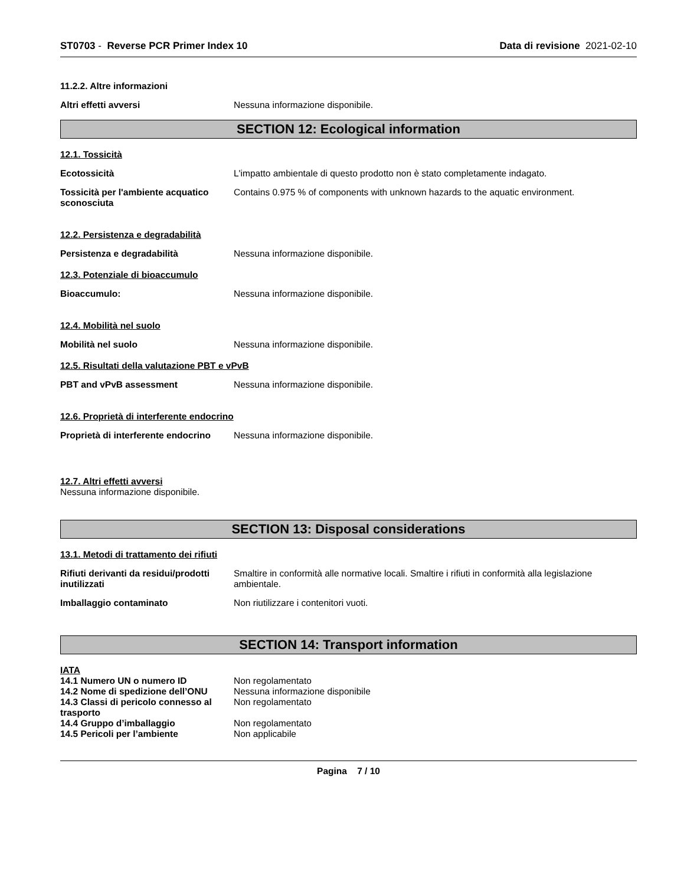ST0703 - Reverse PCR Primer Index 10
Data di revisione 2021-02-10
11.2.2. Altre informazioni
Altri effetti avversi Nessuna informazione disponibile.
SECTION 12: Ecological information
12.1. Tossicità
Ecotossicità L'impatto ambientale di questo prodotto non è stato completamente indagato.
Tossicità per l'ambiente acquatico sconosciuta
Contains 0.975 % of components with unknown hazards to the aquatic environment.
12.2. Persistenza e degradabilità
Persistenza e degradabilità Nessuna informazione disponibile.
12.3. Potenziale di bioaccumulo
Bioaccumulo: Nessuna informazione disponibile.
12.4. Mobilità nel suolo
Mobilità nel suolo Nessuna informazione disponibile.
12.5. Risultati della valutazione PBT e vPvB
PBT and vPvB assessment Nessuna informazione disponibile.
12.6. Proprietà di interferente endocrino
Proprietà di interferente endocrino
Nessuna informazione disponibile.
12.7. Altri effetti avversi
Nessuna informazione disponibile.
SECTION 13: Disposal considerations
13.1. Metodi di trattamento dei rifiuti
Rifiuti derivanti da residui/prodotti inutilizzati
Smaltire in conformità alle normative locali. Smaltire i rifiuti in conformità alla legislazione ambientale.
Imballaggio contaminato Non riutilizzare i contenitori vuoti.
SECTION 14: Transport information
IATA
14.1 Numero UN o numero ID Non regolamentato
14.2 Nome di spedizione dell’ONU
Nessuna informazione disponibile
14.3 Classi di pericolo connesso al trasporto
Non regolamentato
14.4 Gruppo d’imballaggio Non regolamentato
14.5 Pericoli per l’ambiente Non applicabile
Pagina 7 / 10